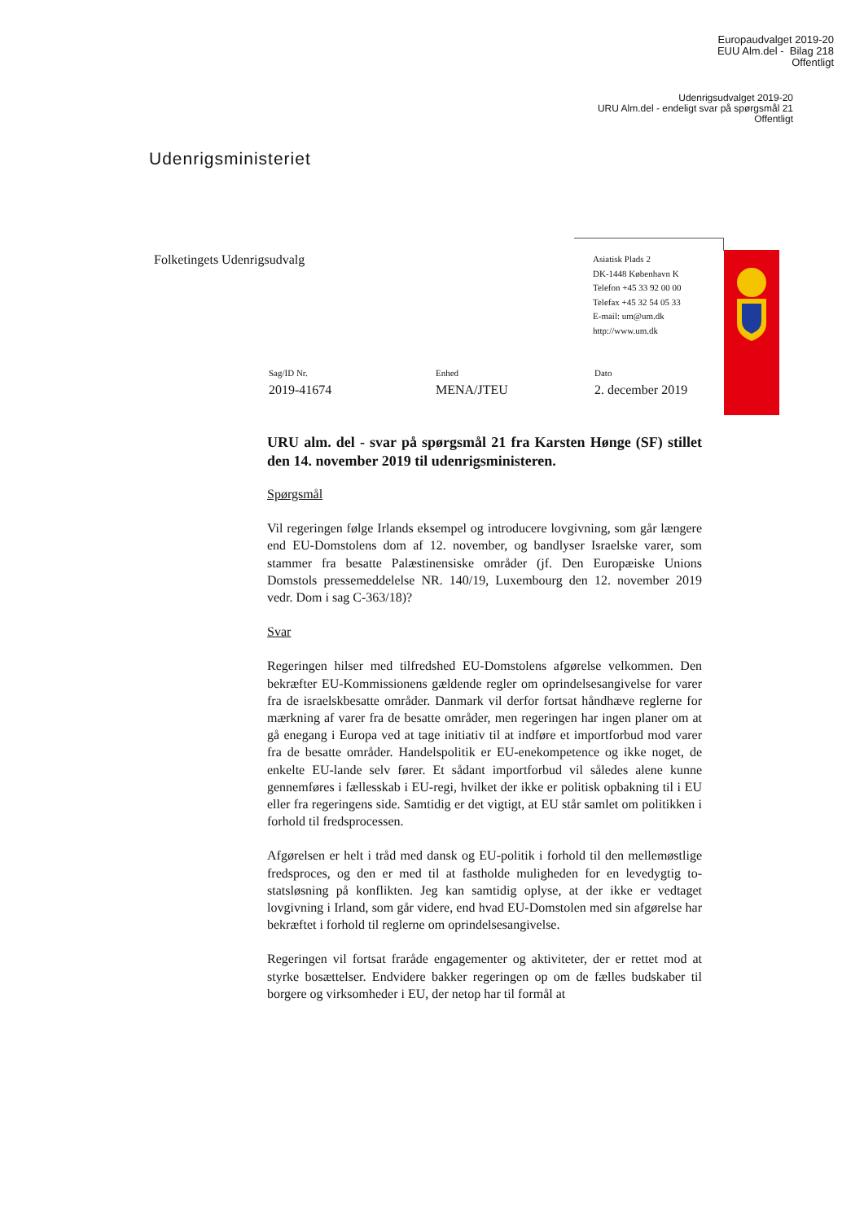Europaudvalget 2019-20
EUU Alm.del - Bilag 218
Offentligt
Udenrigsudvalget 2019-20
URU Alm.del - endeligt svar på spørgsmål 21
Offentligt
Udenrigsministeriet
Folketingets Udenrigsudvalg
Asiatisk Plads 2
DK-1448 København K
Telefon +45 33 92 00 00
Telefax +45 32 54 05 33
E-mail: um@um.dk
http://www.um.dk
Sag/ID Nr.
2019-41674
Enhed
MENA/JTEU
Dato
2. december 2019
URU alm. del - svar på spørgsmål 21 fra Karsten Hønge (SF) stillet den 14. november 2019 til udenrigsministeren.
Spørgsmål
Vil regeringen følge Irlands eksempel og introducere lovgivning, som går længere end EU-Domstolens dom af 12. november, og bandlyser Israelske varer, som stammer fra besatte Palæstinensiske områder (jf. Den Europæiske Unions Domstols pressemeddelelse NR. 140/19, Luxembourg den 12. november 2019 vedr. Dom i sag C-363/18)?
Svar
Regeringen hilser med tilfredshed EU-Domstolens afgørelse velkommen. Den bekræfter EU-Kommissionens gældende regler om oprindelsesangivelse for varer fra de israelskbesatte områder. Danmark vil derfor fortsat håndhæve reglerne for mærkning af varer fra de besatte områder, men regeringen har ingen planer om at gå enegang i Europa ved at tage initiativ til at indføre et importforbud mod varer fra de besatte områder. Handelspolitik er EU-enekompetence og ikke noget, de enkelte EU-lande selv fører. Et sådant importforbud vil således alene kunne gennemføres i fællesskab i EU-regi, hvilket der ikke er politisk opbakning til i EU eller fra regeringens side. Samtidig er det vigtigt, at EU står samlet om politikken i forhold til fredsprocessen.
Afgørelsen er helt i tråd med dansk og EU-politik i forhold til den mellemøstlige fredsproces, og den er med til at fastholde muligheden for en levedygtig to-statsløsning på konflikten. Jeg kan samtidig oplyse, at der ikke er vedtaget lovgivning i Irland, som går videre, end hvad EU-Domstolen med sin afgørelse har bekræftet i forhold til reglerne om oprindelsesangivelse.
Regeringen vil fortsat fraråde engagementer og aktiviteter, der er rettet mod at styrke bosættelser. Endvidere bakker regeringen op om de fælles budskaber til borgere og virksomheder i EU, der netop har til formål at